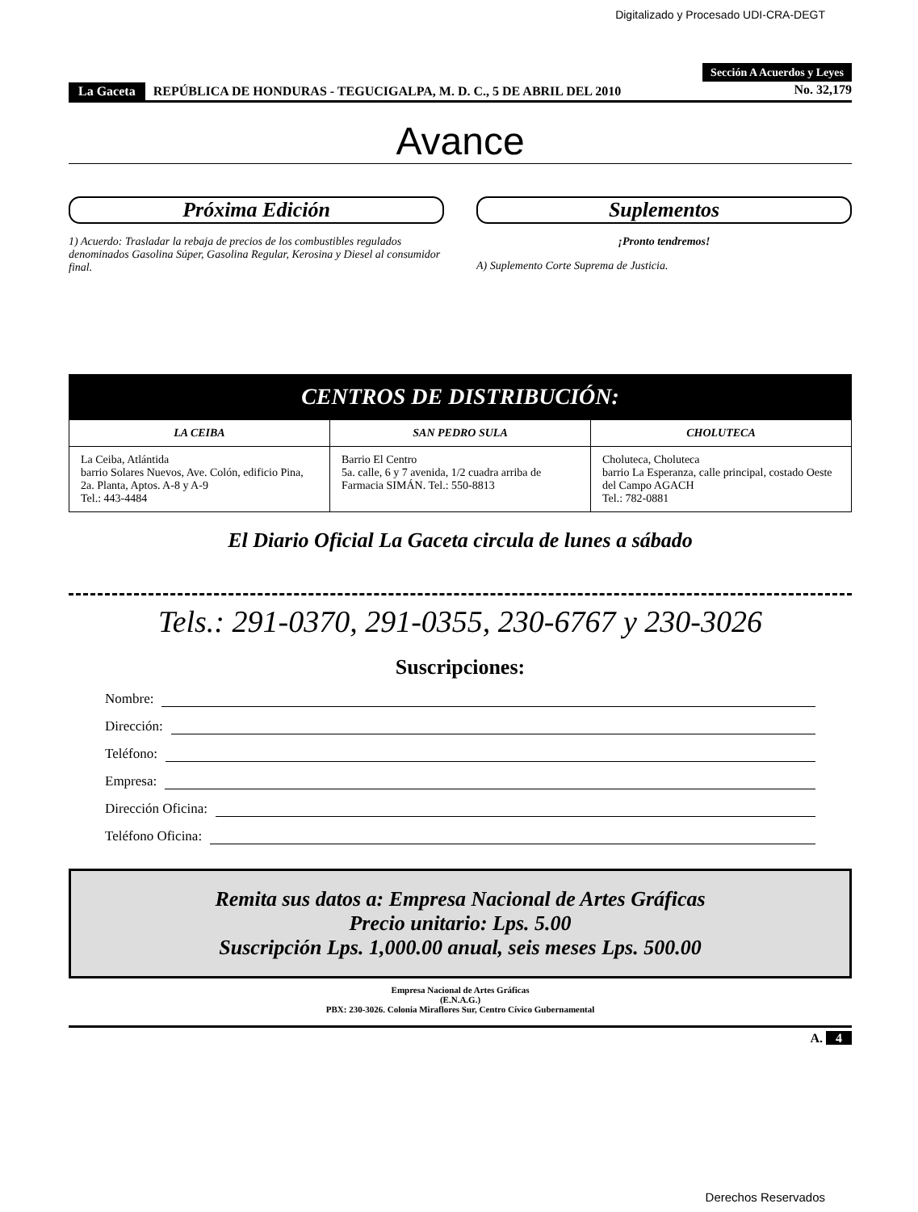Digitalizado y Procesado UDI-CRA-DEGT
Sección A Acuerdos y Leyes
La Gaceta REPÚBLICA DE HONDURAS - TEGUCIGALPA, M. D. C., 5 DE ABRIL DEL 2010
No. 32,179
Avance
Próxima Edición
1) Acuerdo: Trasladar la rebaja de precios de los combustibles regulados denominados Gasolina Súper, Gasolina Regular, Kerosina y Diesel al consumidor final.
Suplementos
¡Pronto tendremos!
A) Suplemento Corte Suprema de Justicia.
CENTROS DE DISTRIBUCIÓN:
| LA CEIBA | SAN PEDRO SULA | CHOLUTECA |
| La Ceiba, Atlántida barrio Solares Nuevos, Ave. Colón, edificio Pina, 2a. Planta, Aptos. A-8 y A-9 Tel.: 443-4484 | Barrio El Centro 5a. calle, 6 y 7 avenida, 1/2 cuadra arriba de Farmacia SIMÁN. Tel.: 550-8813 | Choluteca, Choluteca barrio La Esperanza, calle principal, costado Oeste del Campo AGACH Tel.: 782-0881 |
El Diario Oficial La Gaceta circula de lunes a sábado
Tels.: 291-0370, 291-0355, 230-6767 y 230-3026
Suscripciones:
Nombre:
Dirección:
Teléfono:
Empresa:
Dirección Oficina:
Teléfono Oficina:
Remita sus datos a: Empresa Nacional de Artes Gráficas
Precio unitario: Lps. 5.00
Suscripción Lps. 1,000.00 anual, seis meses Lps. 500.00
Empresa Nacional de Artes Gráficas
(E.N.A.G.)
PBX: 230-3026. Colonia Miraflores Sur, Centro Cívico Gubernamental
A. 4
Derechos Reservados